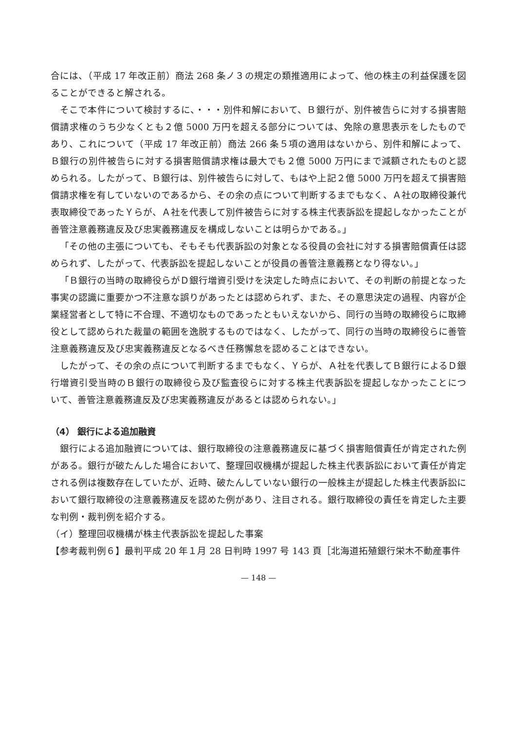合には、（平成 17 年改正前）商法 268 条ノ３の規定の類推適用によって、他の株主の利益保護を図ることができると解される。
そこで本件について検討するに、・・・別件和解において、Ｂ銀行が、別件被告らに対する損害賠償請求権のうち少なくとも２億 5000 万円を超える部分については、免除の意思表示をしたものであり、これについて（平成 17 年改正前）商法 266 条５項の適用はないから、別件和解によって、Ｂ銀行の別件被告らに対する損害賠償請求権は最大でも２億 5000 万円にまで減額されたものと認められる。したがって、Ｂ銀行は、別件被告らに対して、もはや上記２億 5000 万円を超えて損害賠償請求権を有していないのであるから、その余の点について判断するまでもなく、Ａ社の取締役兼代表取締役であったＹらが、Ａ社を代表して別件被告らに対する株主代表訴訟を提起しなかったことが善管注意義務違反及び忠実義務違反を構成しないことは明らかである。」
「その他の主張についても、そもそも代表訴訟の対象となる役員の会社に対する損害賠償責任は認められず、したがって、代表訴訟を提起しないことが役員の善管注意義務となり得ない。」
「Ｂ銀行の当時の取締役らがＤ銀行増資引受けを決定した時点において、その判断の前提となった事実の認識に重要かつ不注意な誤りがあったとは認められず、また、その意思決定の過程、内容が企業経営者として特に不合理、不適切なものであったともいえないから、同行の当時の取締役らに取締役として認められた裁量の範囲を逸脱するものではなく、したがって、同行の当時の取締役らに善管注意義務違反及び忠実義務違反となるべき任務懈怠を認めることはできない。
したがって、その余の点について判断するまでもなく、Ｙらが、Ａ社を代表してＢ銀行によるＤ銀行増資引受当時のＢ銀行の取締役ら及び監査役らに対する株主代表訴訟を提起しなかったことについて、善管注意義務違反及び忠実義務違反があるとは認められない。」
（4） 銀行による追加融資
銀行による追加融資については、銀行取締役の注意義務違反に基づく損害賠償責任が肯定された例がある。銀行が破たんした場合において、整理回収機構が提起した株主代表訴訟において責任が肯定される例は複数存在していたが、近時、破たんしていない銀行の一般株主が提起した株主代表訴訟において銀行取締役の注意義務違反を認めた例があり、注目される。銀行取締役の責任を肯定した主要な判例・裁判例を紹介する。
（イ）整理回収機構が株主代表訴訟を提起した事案
【参考裁判例６】最判平成 20 年１月 28 日判時 1997 号 143 頁［北海道拓殖銀行栄木不動産事件
— 148 —